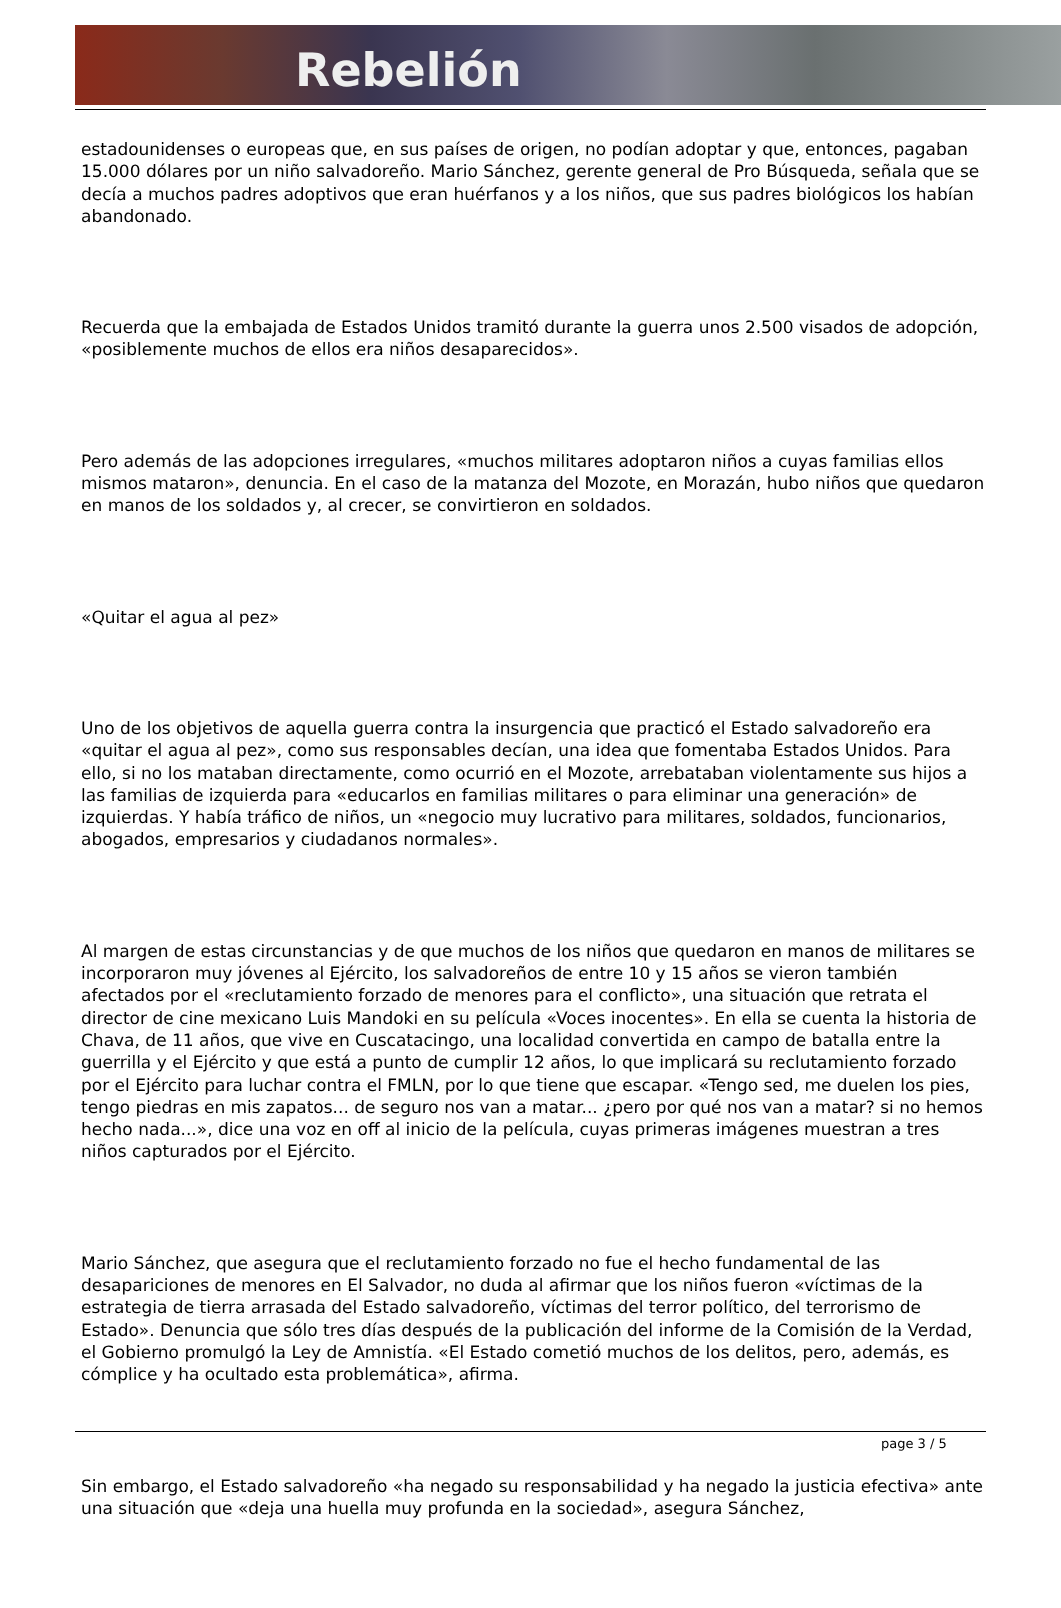Rebelión
estadounidenses o europeas que, en sus países de origen, no podían adoptar y que, entonces, pagaban 15.000 dólares por un niño salvadoreño. Mario Sánchez, gerente general de Pro Búsqueda, señala que se decía a muchos padres adoptivos que eran huérfanos y a los niños, que sus padres biológicos los habían abandonado.
Recuerda que la embajada de Estados Unidos tramitó durante la guerra unos 2.500 visados de adopción, «posiblemente muchos de ellos era niños desaparecidos».
Pero además de las adopciones irregulares, «muchos militares adoptaron niños a cuyas familias ellos mismos mataron», denuncia. En el caso de la matanza del Mozote, en Morazán, hubo niños que quedaron en manos de los soldados y, al crecer, se convirtieron en soldados.
«Quitar el agua al pez»
Uno de los objetivos de aquella guerra contra la insurgencia que practicó el Estado salvadoreño era «quitar el agua al pez», como sus responsables decían, una idea que fomentaba Estados Unidos. Para ello, si no los mataban directamente, como ocurrió en el Mozote, arrebataban violentamente sus hijos a las familias de izquierda para «educarlos en familias militares o para eliminar una generación» de izquierdas. Y había tráfico de niños, un «negocio muy lucrativo para militares, soldados, funcionarios, abogados, empresarios y ciudadanos normales».
Al margen de estas circunstancias y de que muchos de los niños que quedaron en manos de militares se incorporaron muy jóvenes al Ejército, los salvadoreños de entre 10 y 15 años se vieron también afectados por el «reclutamiento forzado de menores para el conflicto», una situación que retrata el director de cine mexicano Luis Mandoki en su película «Voces inocentes». En ella se cuenta la historia de Chava, de 11 años, que vive en Cuscatacingo, una localidad convertida en campo de batalla entre la guerrilla y el Ejército y que está a punto de cumplir 12 años, lo que implicará su reclutamiento forzado por el Ejército para luchar contra el FMLN, por lo que tiene que escapar. «Tengo sed, me duelen los pies, tengo piedras en mis zapatos... de seguro nos van a matar... ¿pero por qué nos van a matar? si no hemos hecho nada...», dice una voz en off al inicio de la película, cuyas primeras imágenes muestran a tres niños capturados por el Ejército.
Mario Sánchez, que asegura que el reclutamiento forzado no fue el hecho fundamental de las desapariciones de menores en El Salvador, no duda al afirmar que los niños fueron «víctimas de la estrategia de tierra arrasada del Estado salvadoreño, víctimas del terror político, del terrorismo de Estado». Denuncia que sólo tres días después de la publicación del informe de la Comisión de la Verdad, el Gobierno promulgó la Ley de Amnistía. «El Estado cometió muchos de los delitos, pero, además, es cómplice y ha ocultado esta problemática», afirma.
Sin embargo, el Estado salvadoreño «ha negado su responsabilidad y ha negado la justicia efectiva» ante una situación que «deja una huella muy profunda en la sociedad», asegura Sánchez,
page 3 / 5